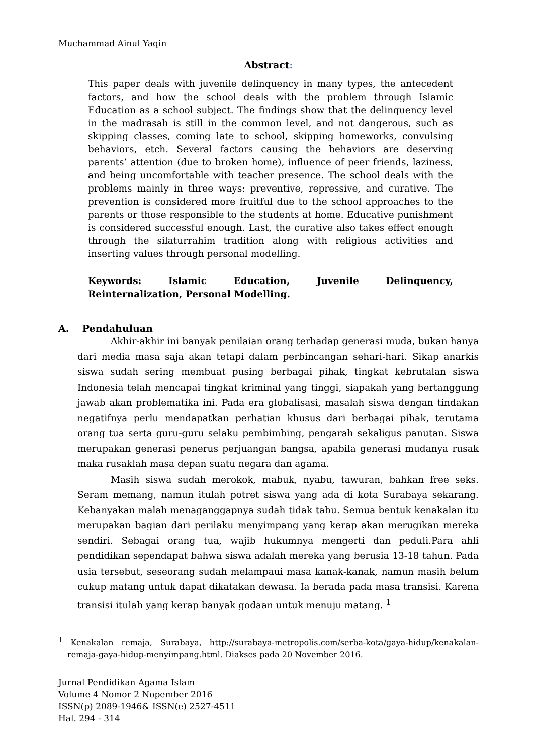Muchammad Ainul Yaqin
Abstract:
This paper deals with juvenile delinquency in many types, the antecedent factors, and how the school deals with the problem through Islamic Education as a school subject. The findings show that the delinquency level in the madrasah is still in the common level, and not dangerous, such as skipping classes, coming late to school, skipping homeworks, convulsing behaviors, etch. Several factors causing the behaviors are deserving parents’ attention (due to broken home), influence of peer friends, laziness, and being uncomfortable with teacher presence. The school deals with the problems mainly in three ways: preventive, repressive, and curative. The prevention is considered more fruitful due to the school approaches to the parents or those responsible to the students at home. Educative punishment is considered successful enough. Last, the curative also takes effect enough through the silaturrahim tradition along with religious activities and inserting values through personal modelling.
Keywords: Islamic Education, Juvenile Delinquency, Reinternalization, Personal Modelling.
A. Pendahuluan
Akhir-akhir ini banyak penilaian orang terhadap generasi muda, bukan hanya dari media masa saja akan tetapi dalam perbincangan sehari-hari. Sikap anarkis siswa sudah sering membuat pusing berbagai pihak, tingkat kebrutalan siswa Indonesia telah mencapai tingkat kriminal yang tinggi, siapakah yang bertanggung jawab akan problematika ini. Pada era globalisasi, masalah siswa dengan tindakan negatifnya perlu mendapatkan perhatian khusus dari berbagai pihak, terutama orang tua serta guru-guru selaku pembimbing, pengarah sekaligus panutan. Siswa merupakan generasi penerus perjuangan bangsa, apabila generasi mudanya rusak maka rusaklah masa depan suatu negara dan agama.
Masih siswa sudah merokok, mabuk, nyabu, tawuran, bahkan free seks. Seram memang, namun itulah potret siswa yang ada di kota Surabaya sekarang. Kebanyakan malah menaganggapnya sudah tidak tabu. Semua bentuk kenakalan itu merupakan bagian dari perilaku menyimpang yang kerap akan merugikan mereka sendiri. Sebagai orang tua, wajib hukumnya mengerti dan peduli.Para ahli pendidikan sependapat bahwa siswa adalah mereka yang berusia 13-18 tahun. Pada usia tersebut, seseorang sudah melampaui masa kanak-kanak, namun masih belum cukup matang untuk dapat dikatakan dewasa. Ia berada pada masa transisi. Karena transisi itulah yang kerap banyak godaan untuk menuju matang. <sup>1</sup>
<sup>1</sup> Kenakalan remaja, Surabaya, http://surabaya-metropolis.com/serba-kota/gaya-hidup/kenakalan-remaja-gaya-hidup-menyimpang.html. Diakses pada 20 November 2016.
Jurnal Pendidikan Agama Islam
Volume 4 Nomor 2 Nopember 2016
ISSN(p) 2089-1946& ISSN(e) 2527-4511
Hal. 294 - 314